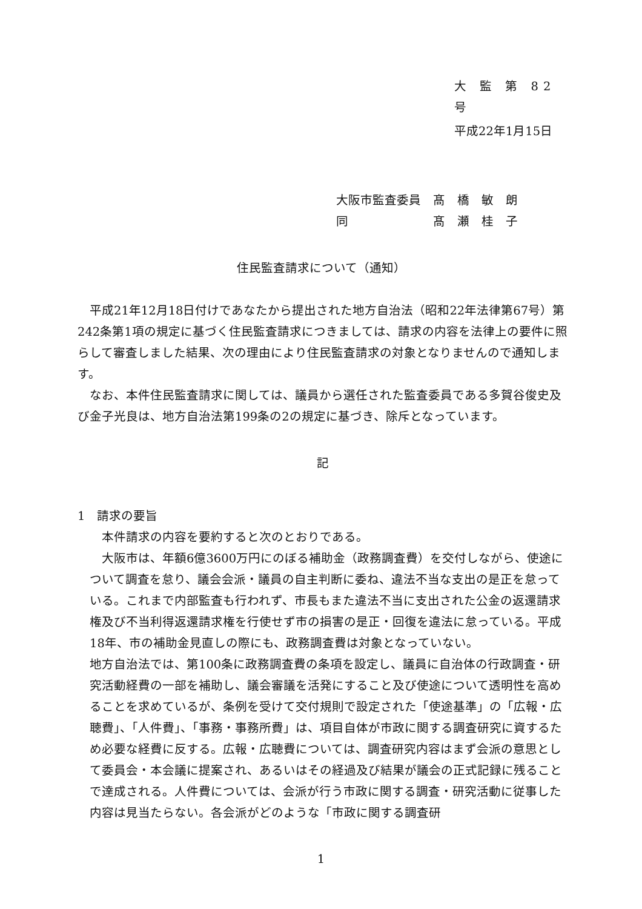大 監 第 82 号
平成22年1月15日
大阪市監査委員　髙　橋　敏　朗
同　　　　　　　髙　瀬　桂　子
住民監査請求について（通知）
　平成21年12月18日付けであなたから提出された地方自治法（昭和22年法律第67号）第242条第1項の規定に基づく住民監査請求につきましては、請求の内容を法律上の要件に照らして審査しました結果、次の理由により住民監査請求の対象となりませんので通知します。
　なお、本件住民監査請求に関しては、議員から選任された監査委員である多賀谷俊史及び金子光良は、地方自治法第199条の2の規定に基づき、除斥となっています。
記
1　請求の要旨
　本件請求の内容を要約すると次のとおりである。
　大阪市は、年額6億3600万円にのぼる補助金（政務調査費）を交付しながら、使途について調査を怠り、議会会派・議員の自主判断に委ね、違法不当な支出の是正を怠っている。これまで内部監査も行われず、市長もまた違法不当に支出された公金の返還請求権及び不当利得返還請求権を行使せず市の損害の是正・回復を違法に怠っている。平成18年、市の補助金見直しの際にも、政務調査費は対象となっていない。
地方自治法では、第100条に政務調査費の条項を設定し、議員に自治体の行政調査・研究活動経費の一部を補助し、議会審議を活発にすること及び使途について透明性を高めることを求めているが、条例を受けて交付規則で設定された「使途基準」の「広報・広聴費」、「人件費」、「事務・事務所費」は、項目自体が市政に関する調査研究に資するため必要な経費に反する。広報・広聴費については、調査研究内容はまず会派の意思として委員会・本会議に提案され、あるいはその経過及び結果が議会の正式記録に残ることで達成される。人件費については、会派が行う市政に関する調査・研究活動に従事した内容は見当たらない。各会派がどのような「市政に関する調査研
1